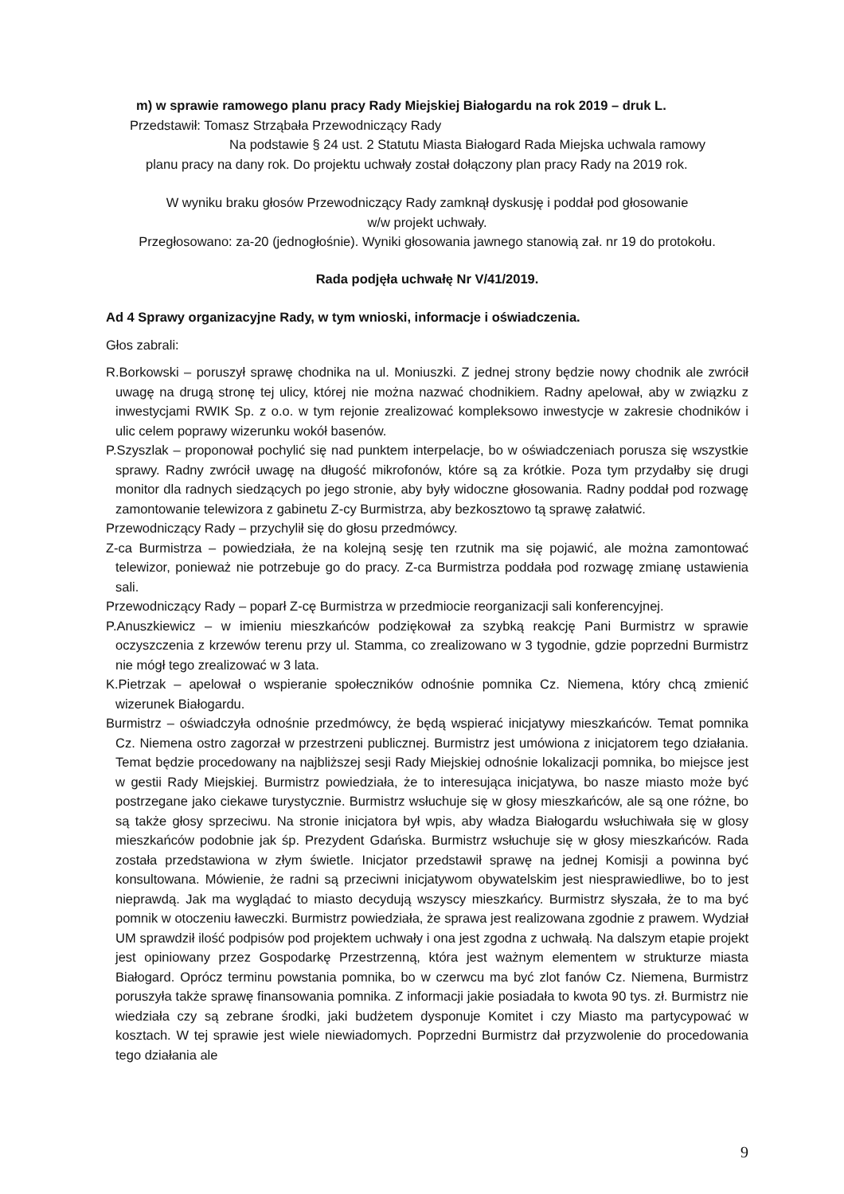m) w sprawie ramowego planu pracy Rady Miejskiej Białogardu na rok 2019 – druk L.
Przedstawił: Tomasz Strząbała Przewodniczący Rady
Na podstawie § 24 ust. 2 Statutu Miasta Białogard Rada Miejska uchwala ramowy
planu pracy na dany rok. Do projektu uchwały został dołączony plan pracy Rady na 2019 rok.
W wyniku braku głosów Przewodniczący Rady zamknął dyskusję i poddał pod głosowanie
w/w projekt uchwały.
Przegłosowano: za-20 (jednogłośnie). Wyniki głosowania jawnego stanowią zał. nr 19 do protokołu.
Rada podjęła uchwałę Nr V/41/2019.
Ad 4 Sprawy organizacyjne Rady, w tym wnioski, informacje i oświadczenia.
Głos zabrali:
R.Borkowski – poruszył sprawę chodnika na ul. Moniuszki. Z jednej strony będzie nowy chodnik ale zwrócił uwagę na drugą stronę tej ulicy, której nie można nazwać chodnikiem. Radny apelował, aby w związku z inwestycjami RWIK Sp. z o.o. w tym rejonie zrealizować kompleksowo inwestycje w zakresie chodników i ulic celem poprawy wizerunku wokół basenów.
P.Szyszlak – proponował pochylić się nad punktem interpelacje, bo w oświadczeniach porusza się wszystkie sprawy. Radny zwrócił uwagę na długość mikrofonów, które są za krótkie. Poza tym przydałby się drugi monitor dla radnych siedzących po jego stronie, aby były widoczne głosowania. Radny poddał pod rozwagę zamontowanie telewizora z gabinetu Z-cy Burmistrza, aby bezkosztowo tą sprawę załatwić.
Przewodniczący Rady – przychylił się do głosu przedmówcy.
Z-ca Burmistrza – powiedziała, że na kolejną sesję ten rzutnik ma się pojawić, ale można zamontować telewizor, ponieważ nie potrzebuje go do pracy. Z-ca Burmistrza poddała pod rozwagę zmianę ustawienia sali.
Przewodniczący Rady – poparł Z-cę Burmistrza w przedmiocie reorganizacji sali konferencyjnej.
P.Anuszkiewicz – w imieniu mieszkańców podziękował za szybką reakcję Pani Burmistrz w sprawie oczyszczenia z krzewów terenu przy ul. Stamma, co zrealizowano w 3 tygodnie, gdzie poprzedni Burmistrz nie mógł tego zrealizować w 3 lata.
K.Pietrzak – apelował o wspieranie społeczników odnośnie pomnika Cz. Niemena, który chcą zmienić wizerunek Białogardu.
Burmistrz – oświadczyła odnośnie przedmówcy, że będą wspierać inicjatywy mieszkańców. Temat pomnika Cz. Niemena ostro zagorzał w przestrzeni publicznej. Burmistrz jest umówiona z inicjatorem tego działania. Temat będzie procedowany na najbliższej sesji Rady Miejskiej odnośnie lokalizacji pomnika, bo miejsce jest w gestii Rady Miejskiej. Burmistrz powiedziała, że to interesująca inicjatywa, bo nasze miasto może być postrzegane jako ciekawe turystycznie. Burmistrz wsłuchuje się w głosy mieszkańców, ale są one różne, bo są także głosy sprzeciwu. Na stronie inicjatora był wpis, aby władza Białogardu wsłuchiwała się w glosy mieszkańców podobnie jak śp. Prezydent Gdańska. Burmistrz wsłuchuje się w głosy mieszkańców. Rada została przedstawiona w złym świetle. Inicjator przedstawił sprawę na jednej Komisji a powinna być konsultowana. Mówienie, że radni są przeciwni inicjatywom obywatelskim jest niesprawiedliwe, bo to jest nieprawdą. Jak ma wyglądać to miasto decydują wszyscy mieszkańcy. Burmistrz słyszała, że to ma być pomnik w otoczeniu ławeczki. Burmistrz powiedziała, że sprawa jest realizowana zgodnie z prawem. Wydział UM sprawdził ilość podpisów pod projektem uchwały i ona jest zgodna z uchwałą. Na dalszym etapie projekt jest opiniowany przez Gospodarkę Przestrzenną, która jest ważnym elementem w strukturze miasta Białogard. Oprócz terminu powstania pomnika, bo w czerwcu ma być zlot fanów Cz. Niemena, Burmistrz poruszyła także sprawę finansowania pomnika. Z informacji jakie posiadała to kwota 90 tys. zł. Burmistrz nie wiedziała czy są zebrane środki, jaki budżetem dysponuje Komitet i czy Miasto ma partycypować w kosztach. W tej sprawie jest wiele niewiadomych. Poprzedni Burmistrz dał przyzwolenie do procedowania tego działania ale
9